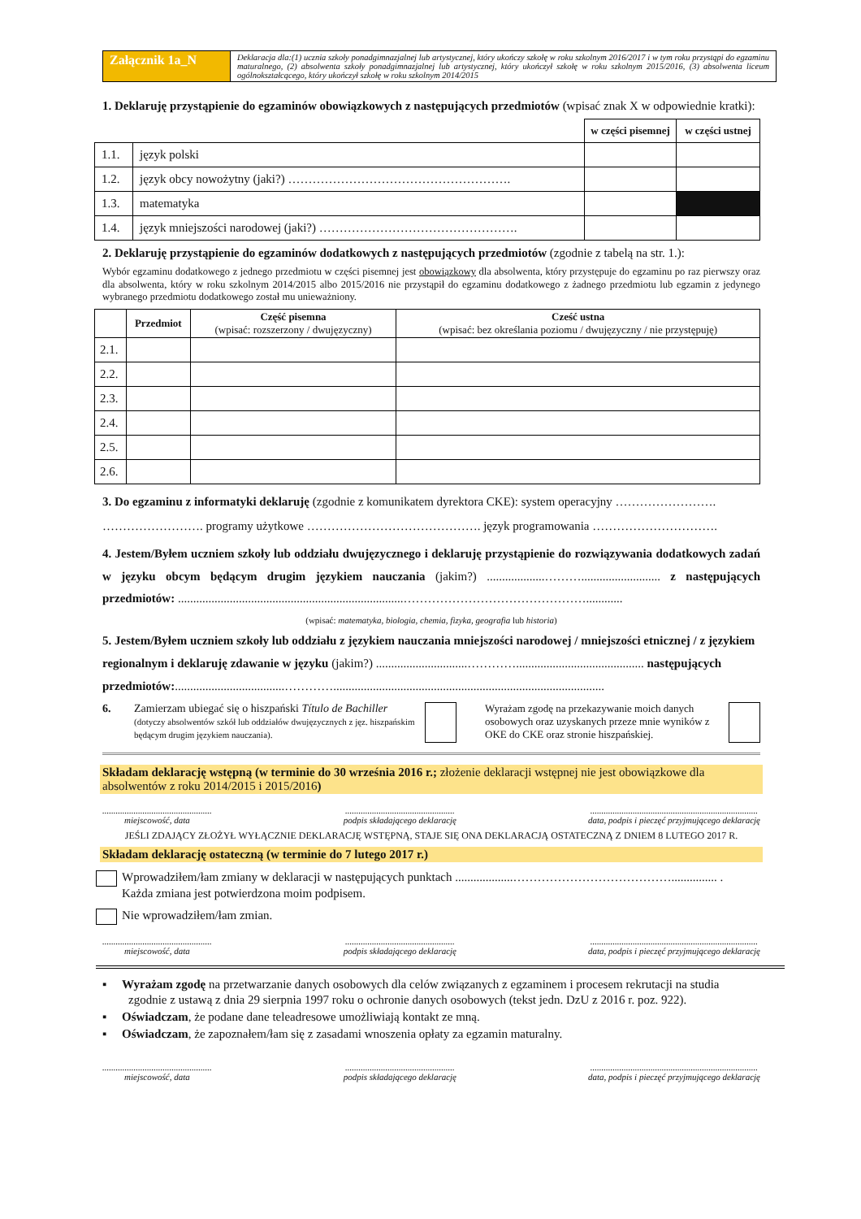| Załącznik 1a_N | Deklaracja dla:(1) ucznia szkoły ponadgimnazjalnej lub artystycznej, który ukończy szkołę w roku szkolnym 2016/2017 i w tym roku przystąpi do egzaminu maturalnego, (2) absolwenta szkoły ponadgimnazjalnej lub artystycznej, który ukończył szkołę w roku szkolnym 2015/2016, (3) absolwenta liceum ogólnokształcącego, który ukończył szkołę w roku szkolnym 2014/2015 |
1. Deklaruję przystąpienie do egzaminów obowiązkowych z następujących przedmiotów (wpisać znak X w odpowiednie kratki):
| | | w części pisemnej | w części ustnej |
| 1.1. | język polski | | |
| 1.2. | język obcy nowożytny (jaki?) ………………………………………………. | | |
| 1.3. | matematyka | | |
| 1.4. | język mniejszości narodowej (jaki?) …………………………………………. | | |
2. Deklaruję przystąpienie do egzaminów dodatkowych z następujących przedmiotów (zgodnie z tabelą na str. 1.):
Wybór egzaminu dodatkowego z jednego przedmiotu w części pisemnej jest obowiązkowy dla absolwenta, który przystępuje do egzaminu po raz pierwszy oraz dla absolwenta, który w roku szkolnym 2014/2015 albo 2015/2016 nie przystąpił do egzaminu dodatkowego z żadnego przedmiotu lub egzamin z jedynego wybranego przedmiotu dodatkowego został mu unieważniony.
| | Przedmiot | Część pisemna (wpisać: rozszerzony / dwujęzyczny) | Cześć ustna (wpisać: bez określania poziomu / dwujęzyczny / nie przystępuję) |
| --- | --- | --- | --- |
| 2.1. | | | |
| 2.2. | | | |
| 2.3. | | | |
| 2.4. | | | |
| 2.5. | | | |
| 2.6. | | | |
3. Do egzaminu z informatyki deklaruję (zgodnie z komunikatem dyrektora CKE): system operacyjny ……………………. ……………………. programy użytkowe ……………………………………. język programowania ………………………….
4. Jestem/Byłem uczniem szkoły lub oddziału dwujęzycznego i deklaruję przystąpienie do rozwiązywania dodatkowych zadań w języku obcym będącym drugim językiem nauczania (jakim?) ...................……….......................... z następujących przedmiotów: ..........................................................................………………………………………............
(wpisać: matematyka, biologia, chemia, fizyka, geografia lub historia)
5. Jestem/Byłem uczniem szkoły lub oddziału z językiem nauczania mniejszości narodowej / mniejszości etnicznej / z językiem regionalnym i deklaruję zdawanie w języku (jakim?) ..............................………….......................................... następujących przedmiotów:....................................………….........................................................................................
6. Zamierzam ubiegać się o hiszpański Título de Bachiller
(dotyczy absolwentów szkół lub oddziałów dwujęzycznych z jęz. hiszpańskim będącym drugim językiem nauczania).
Wyrażam zgodę na przekazywanie moich danych osobowych oraz uzyskanych przeze mnie wyników z OKE do CKE oraz stronie hiszpańskiej.
Składam deklarację wstępną (w terminie do 30 września 2016 r.; złożenie deklaracji wstępnej nie jest obowiązkowe dla absolwentów z roku 2014/2015 i 2015/2016)
.................................................
miejscowość, data
.................................................
podpis składającego deklarację
...........................................................................
data, podpis i pieczęć przyjmującego deklarację
JEŚLI ZDAJĄCY ZŁOŻYŁ WYŁĄCZNIE DEKLARACJĘ WSTĘPNĄ, STAJE SIĘ ONA DEKLARACJĄ OSTATECZNĄ Z DNIEM 8 LUTEGO 2017 R.
Składam deklarację ostateczną (w terminie do 7 lutego 2017 r.)
Wprowadziłem/łam zmiany w deklaracji w następujących punktach ...................…………………………………............... .
Każda zmiana jest potwierdzona moim podpisem.
Nie wprowadziłem/łam zmian.
.................................................
miejscowość, data
.................................................
podpis składającego deklarację
...........................................................................
data, podpis i pieczęć przyjmującego deklarację
▪ Wyrażam zgodę na przetwarzanie danych osobowych dla celów związanych z egzaminem i procesem rekrutacji na studia zgodnie z ustawą z dnia 29 sierpnia 1997 roku o ochronie danych osobowych (tekst jedn. DzU z 2016 r. poz. 922).
▪ Oświadczam, że podane dane teleadresowe umożliwiają kontakt ze mną.
▪ Oświadczam, że zapoznałem/łam się z zasadami wnoszenia opłaty za egzamin maturalny.
.................................................
miejscowość, data
.................................................
podpis składającego deklarację
...........................................................................
data, podpis i pieczęć przyjmującego deklarację